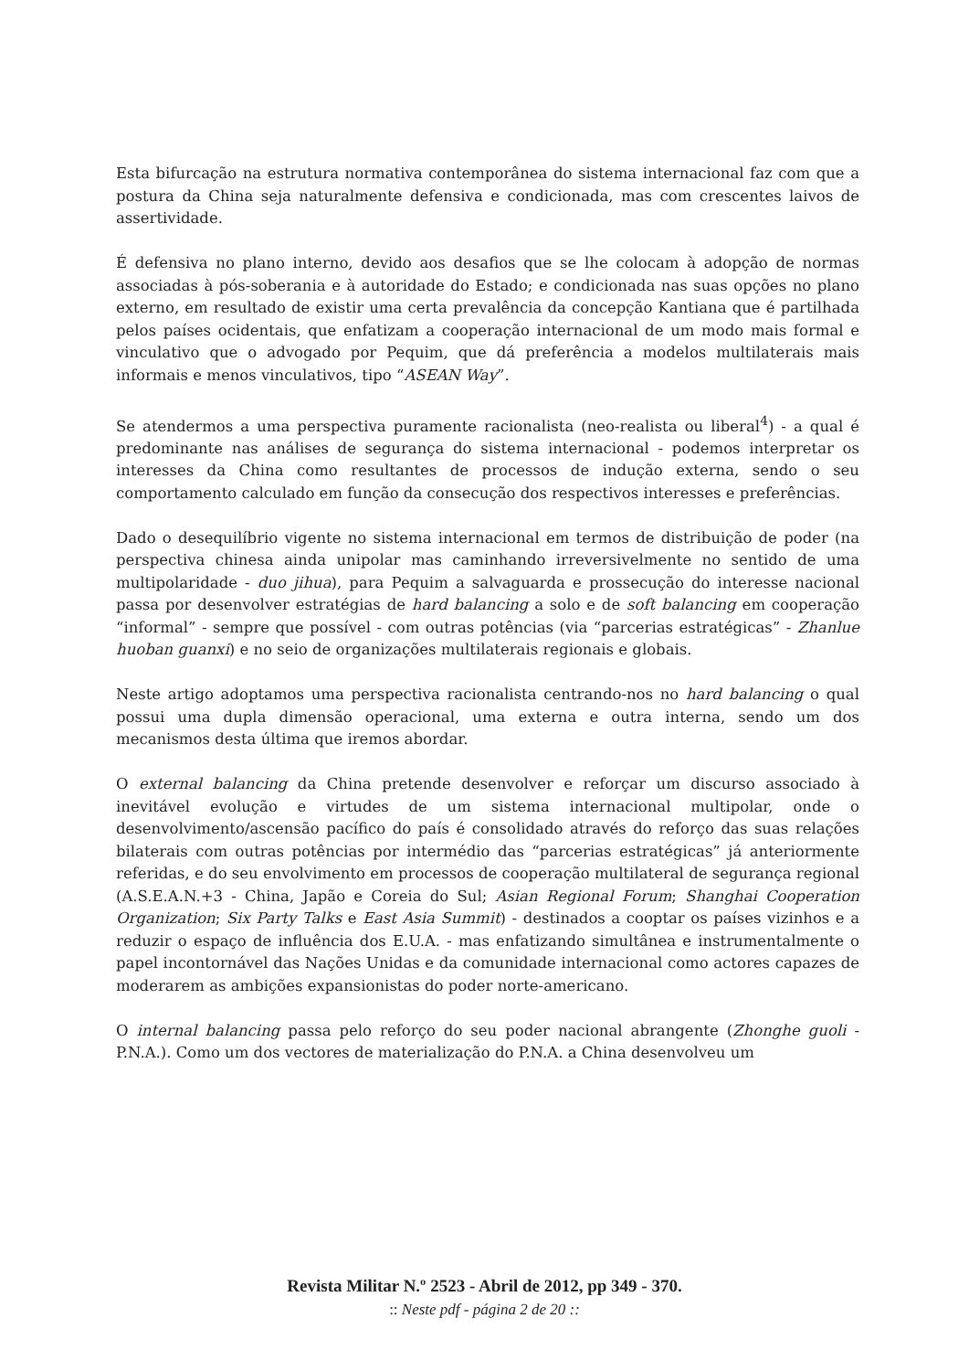Esta bifurcação na estrutura normativa contemporânea do sistema internacional faz com que a postura da China seja naturalmente defensiva e condicionada, mas com crescentes laivos de assertividade.
É defensiva no plano interno, devido aos desafios que se lhe colocam à adopção de normas associadas à pós-soberania e à autoridade do Estado; e condicionada nas suas opções no plano externo, em resultado de existir uma certa prevalência da concepção Kantiana que é partilhada pelos países ocidentais, que enfatizam a cooperação internacional de um modo mais formal e vinculativo que o advogado por Pequim, que dá preferência a modelos multilaterais mais informais e menos vinculativos, tipo “ASEAN Way”.
Se atendermos a uma perspectiva puramente racionalista (neo-realista ou liberal<sup>4</sup>) - a qual é predominante nas análises de segurança do sistema internacional - podemos interpretar os interesses da China como resultantes de processos de indução externa, sendo o seu comportamento calculado em função da consecução dos respectivos interesses e preferências.
Dado o desequilíbrio vigente no sistema internacional em termos de distribuição de poder (na perspectiva chinesa ainda unipolar mas caminhando irreversivelmente no sentido de uma multipolaridade - duo jihua), para Pequim a salvaguarda e prossecução do interesse nacional passa por desenvolver estratégias de hard balancing a solo e de soft balancing em cooperação “informal” - sempre que possível - com outras potências (via “parcerias estratégicas” - Zhanlue huoban guanxi) e no seio de organizações multilaterais regionais e globais.
Neste artigo adoptamos uma perspectiva racionalista centrando-nos no hard balancing o qual possui uma dupla dimensão operacional, uma externa e outra interna, sendo um dos mecanismos desta última que iremos abordar.
O external balancing da China pretende desenvolver e reforçar um discurso associado à inevitável evolução e virtudes de um sistema internacional multipolar, onde o desenvolvimento/ascensão pacífico do país é consolidado através do reforço das suas relações bilaterais com outras potências por intermédio das “parcerias estratégicas” já anteriormente referidas, e do seu envolvimento em processos de cooperação multilateral de segurança regional (A.S.E.A.N.+3 - China, Japão e Coreia do Sul; Asian Regional Forum; Shanghai Cooperation Organization; Six Party Talks e East Asia Summit) - destinados a cooptar os países vizinhos e a reduzir o espaço de influência dos E.U.A. - mas enfatizando simultânea e instrumentalmente o papel incontornável das Nações Unidas e da comunidade internacional como actores capazes de moderarem as ambições expansionistas do poder norte-americano.
O internal balancing passa pelo reforço do seu poder nacional abrangente (Zhonghe guoli - P.N.A.). Como um dos vectores de materialização do P.N.A. a China desenvolveu um
Revista Militar N.º 2523 - Abril de 2012, pp 349 - 370.
:: Neste pdf - página 2 de 20 ::